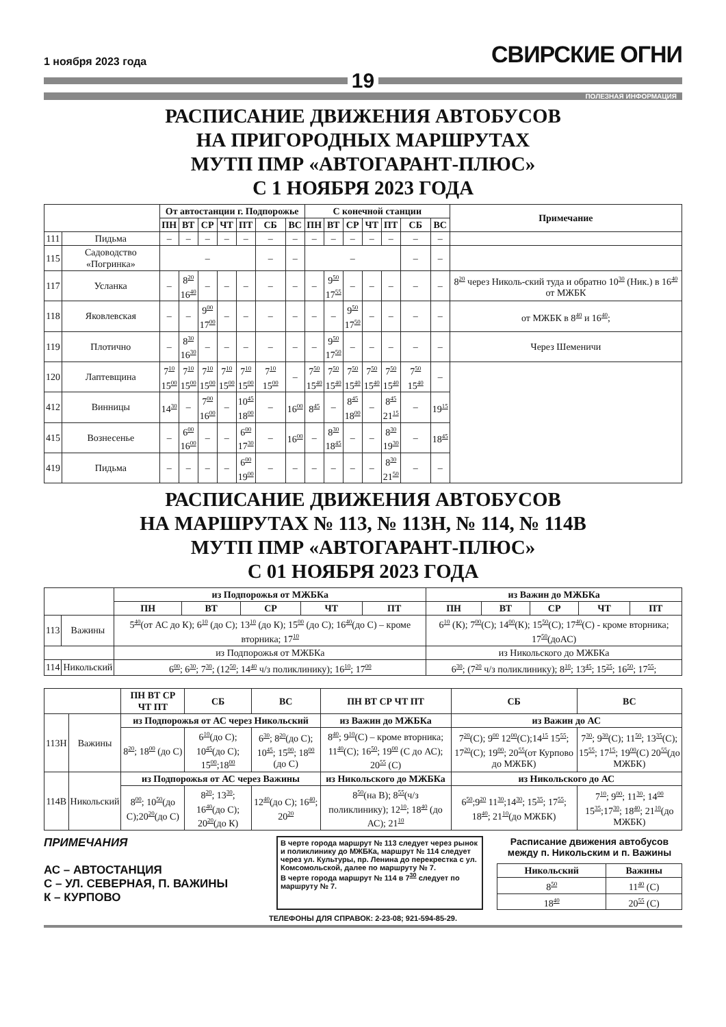1 ноября 2023 года СВИРСКИЕ ОГНИ
19
ПОЛЕЗНАЯ ИНФОРМАЦИЯ
РАСПИСАНИЕ ДВИЖЕНИЯ АВТОБУСОВ
НА ПРИГОРОДНЫХ МАРШРУТАХ
МУТП ПМР «АВТОГАРАНТ-ПЛЮС»
С 1 НОЯБРЯ 2023 ГОДА
| | | От автостанции г. Подпорожье | | | | | | | С конечной станции | | | | | | | Примечание |
| --- | --- | --- | --- | --- | --- | --- | --- | --- | --- | --- | --- | --- | --- | --- | --- | --- |
| | | ПН | ВТ | СР | ЧТ | ПТ | СБ | ВС | ПН | ВТ | СР | ЧТ | ПТ | СБ | ВС | |
| 111 | Пидьма | – | – | – | – | – | – | – | – | – | – | – | – | – | – | |
| 115 | Садоводство «Погринка» | – | | | | | – | – | – | | | | | – | – | |
| 117 | Усланка | – | 8<sup>20</sup> 16<sup>40</sup> | – | – | – | – | – | – | 9<sup>50</sup> 17<sup>55</sup> | – | – | – | – | – | 8<sup>20</sup> через Николь-ский туда и обратно 10<sup>30</sup> (Ник.) в 16<sup>40</sup> от МЖБК |
| 118 | Яковлевская | – | – | 9<sup>00</sup> 17<sup>00</sup> | – | – | – | – | – | – | 9<sup>50</sup> 17<sup>50</sup> | – | – | – | – | от МЖБК в 8<sup>40</sup> и 16<sup>40</sup>; |
| 119 | Плотично | – | 8<sup>30</sup> 16<sup>30</sup> | – | – | – | – | – | – | 9<sup>50</sup> 17<sup>50</sup> | – | – | – | – | – | Через Шеменичи |
| 120 | Лаптевщина | 7<sup>10</sup> 15<sup>00</sup> | 7<sup>10</sup> 15<sup>00</sup> | 7<sup>10</sup> 15<sup>00</sup> | 7<sup>10</sup> 15<sup>00</sup> | 7<sup>10</sup> 15<sup>00</sup> | 7<sup>10</sup> 15<sup>00</sup> | – | 7<sup>50</sup> 15<sup>40</sup> | 7<sup>50</sup> 15<sup>40</sup> | 7<sup>50</sup> 15<sup>40</sup> | 7<sup>50</sup> 15<sup>40</sup> | 7<sup>50</sup> 15<sup>40</sup> | 7<sup>50</sup> 15<sup>40</sup> | – | |
| 412 | Винницы | 14<sup>30</sup> | – | 7<sup>00</sup> 16<sup>00</sup> | – | 10<sup>45</sup> 18<sup>00</sup> | – | 16<sup>00</sup> | 8<sup>45</sup> | – | 8<sup>45</sup> 18<sup>00</sup> | – | 8<sup>45</sup> 21<sup>15</sup> | – | 19<sup>15</sup> | |
| 415 | Вознесенье | – | 6<sup>00</sup> 16<sup>00</sup> | – | – | 6<sup>00</sup> 17<sup>30</sup> | – | 16<sup>00</sup> | – | 8<sup>30</sup> 18<sup>45</sup> | – | – | 8<sup>30</sup> 19<sup>30</sup> | – | 18<sup>45</sup> | |
| 419 | Пидьма | – | – | – | – | 6<sup>00</sup> 19<sup>00</sup> | – | – | – | – | – | – | 8<sup>30</sup> 21<sup>50</sup> | – | – | |
РАСПИСАНИЕ ДВИЖЕНИЯ АВТОБУСОВ
НА МАРШРУТАХ № 113, № 113Н, № 114, № 114В
МУТП ПМР «АВТОГАРАНТ-ПЛЮС»
С 01 НОЯБРЯ 2023 ГОДА
| | | из Подпорожья от МЖБКа | | | | | из Важин до МЖБКа | | | | |
| --- | --- | --- | --- | --- | --- | --- | --- | --- | --- | --- | --- |
| | | ПН | ВТ | СР | ЧТ | ПТ | ПН | ВТ | СР | ЧТ | ПТ |
| 113 | Важины | 5<sup>40</sup>(от АС до К); 6<sup>10</sup> (до С); 13<sup>10</sup> (до К); 15<sup>00</sup> (до С); 16<sup>40</sup>(до С) – кроме вторника; 17<sup>10</sup> | | | | | 6<sup>10</sup> (К); 7<sup>00</sup>(С); 14<sup>00</sup>(К); 15<sup>50</sup>(С); 17<sup>40</sup>(С) - кроме вторника; 17<sup>50</sup>(доАС) | | | | |
| | | из Подпорожья от МЖБКа | | | | | из Никольского до МЖБКа | | | | |
| 114 | Никольский | 6<sup>00</sup>; 6<sup>30</sup>; 7<sup>30</sup>; (12<sup>50</sup>; 14<sup>40</sup> ч/з поликлинику); 16<sup>10</sup>; 17<sup>00</sup> | | | | | 6<sup>30</sup>; (7<sup>20</sup> ч/з поликлинику); 8<sup>10</sup>; 13<sup>45</sup>; 15<sup>25</sup>; 16<sup>50</sup>; 17<sup>55</sup>; | | | | |
| | | ПН ВТ СР ЧТ ПТ | СБ | ВС | ПН ВТ СР ЧТ ПТ | СБ | ВС |
| --- | --- | --- | --- | --- | --- | --- | --- |
| 113Н | Важины | из Подпорожья от АС через Никольский | | | из Важин до МЖБКа | из Важин до АС | |
| | | 8<sup>20</sup>; 18<sup>00</sup> (до С) | 6<sup>10</sup>(до С); 10<sup>45</sup>(до С); 15<sup>00</sup>;18<sup>00</sup> | 6<sup>30</sup>; 8<sup>20</sup>(до С); 10<sup>45</sup>; 15<sup>00</sup>; 18<sup>00</sup> (до С) | 8<sup>40</sup>; 9<sup>10</sup>(С) – кроме вторника; 11<sup>40</sup>(С); 16<sup>50</sup>; 19<sup>00</sup> (С до АС); 20<sup>55</sup> (С) | 7<sup>20</sup>(С); 9<sup>00</sup> 12<sup>00</sup>(С);14<sup>15</sup> 15<sup>55</sup>; 17<sup>20</sup>(С); 19<sup>00</sup>; 20<sup>55</sup>(от Курпово до МЖБК) | 7<sup>30</sup>; 9<sup>30</sup>(С); 11<sup>50</sup>; 13<sup>35</sup>(С); 15<sup>55</sup>; 17<sup>15</sup>; 19<sup>00</sup>(С) 20<sup>55</sup>(до МЖБК) |
| 114В | Никольский | из Подпорожья от АС через Важины | | | из Никольского до МЖБКа | из Никольского до АС | |
| | | 8<sup>00</sup>; 10<sup>50</sup>(до С);20<sup>20</sup>(до С) | 8<sup>20</sup>; 13<sup>30</sup>; 16<sup>40</sup>(до С); 20<sup>20</sup>(до К) | 12<sup>40</sup>(до С); 16<sup>40</sup>; 20<sup>20</sup> | 8<sup>50</sup>(на В); 8<sup>55</sup>(ч/з поликлинику); 12<sup>10</sup>; 18<sup>40</sup> (до АС); 21<sup>10</sup> | 6<sup>50</sup>;9<sup>20</sup> 11<sup>30</sup>;14<sup>30</sup>; 15<sup>35</sup>; 17<sup>55</sup>; 18<sup>40</sup>; 21<sup>10</sup>(до МЖБК) | 7<sup>10</sup>; 9<sup>00</sup>; 11<sup>30</sup>; 14<sup>00</sup> 15<sup>35</sup>;17<sup>30</sup>; 18<sup>40</sup>; 21<sup>10</sup>(до МЖБК) |
ПРИМЕЧАНИЯ
АС – АВТОСТАНЦИЯ
С – УЛ. СЕВЕРНАЯ, П. ВАЖИНЫ
К – КУРПОВО
В черте города маршрут № 113 следует через рынок и поликлинику до МЖБКа, маршрут № 114 следует через ул. Культуры, пр. Ленина до перекрестка с ул. Комсомольской, далее по маршруту № 7.
В черте города маршрут № 114 в 7<sup>30</sup> следует по маршруту № 7.
Расписание движения автобусов между п. Никольским и п. Важины
| Никольский | Важины |
| --- | --- |
| 8<sup>50</sup> | 11<sup>40</sup> (С) |
| 18<sup>40</sup> | 20<sup>55</sup> (С) |
ТЕЛЕФОНЫ ДЛЯ СПРАВОК: 2-23-08; 921-594-85-29.